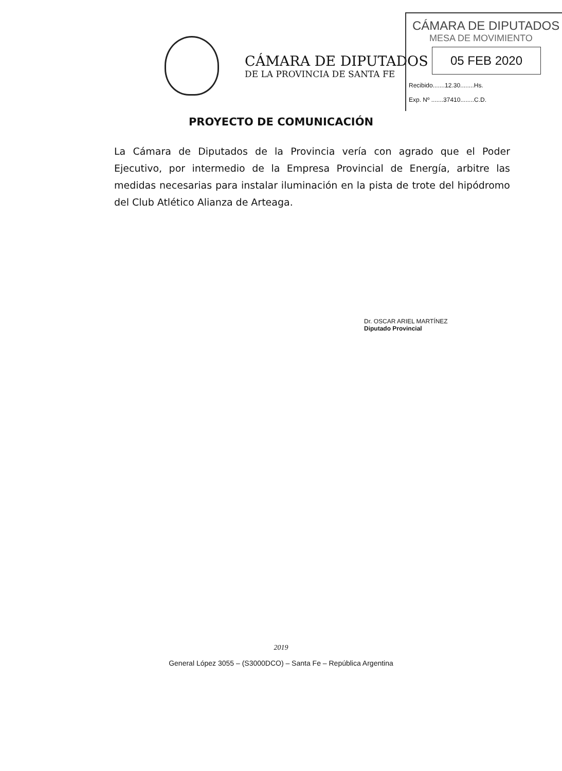CÁMARA DE DIPUTADOS
DE LA PROVINCIA DE SANTA FE
CÁMARA DE DIPUTADOS
MESA DE MOVIMIENTO
05 FEB 2020
Recibido.......12.30........Hs.
Exp. Nº .......37410........C.D.
PROYECTO DE COMUNICACIÓN
La Cámara de Diputados de la Provincia vería con agrado que el Poder Ejecutivo, por intermedio de la Empresa Provincial de Energía, arbitre las medidas necesarias para instalar iluminación en la pista de trote del hipódromo del Club Atlético Alianza de Arteaga.
Dr. OSCAR ARIEL MARTÍNEZ
Diputado Provincial
2019
General López 3055 – (S3000DCO) – Santa Fe – República Argentina